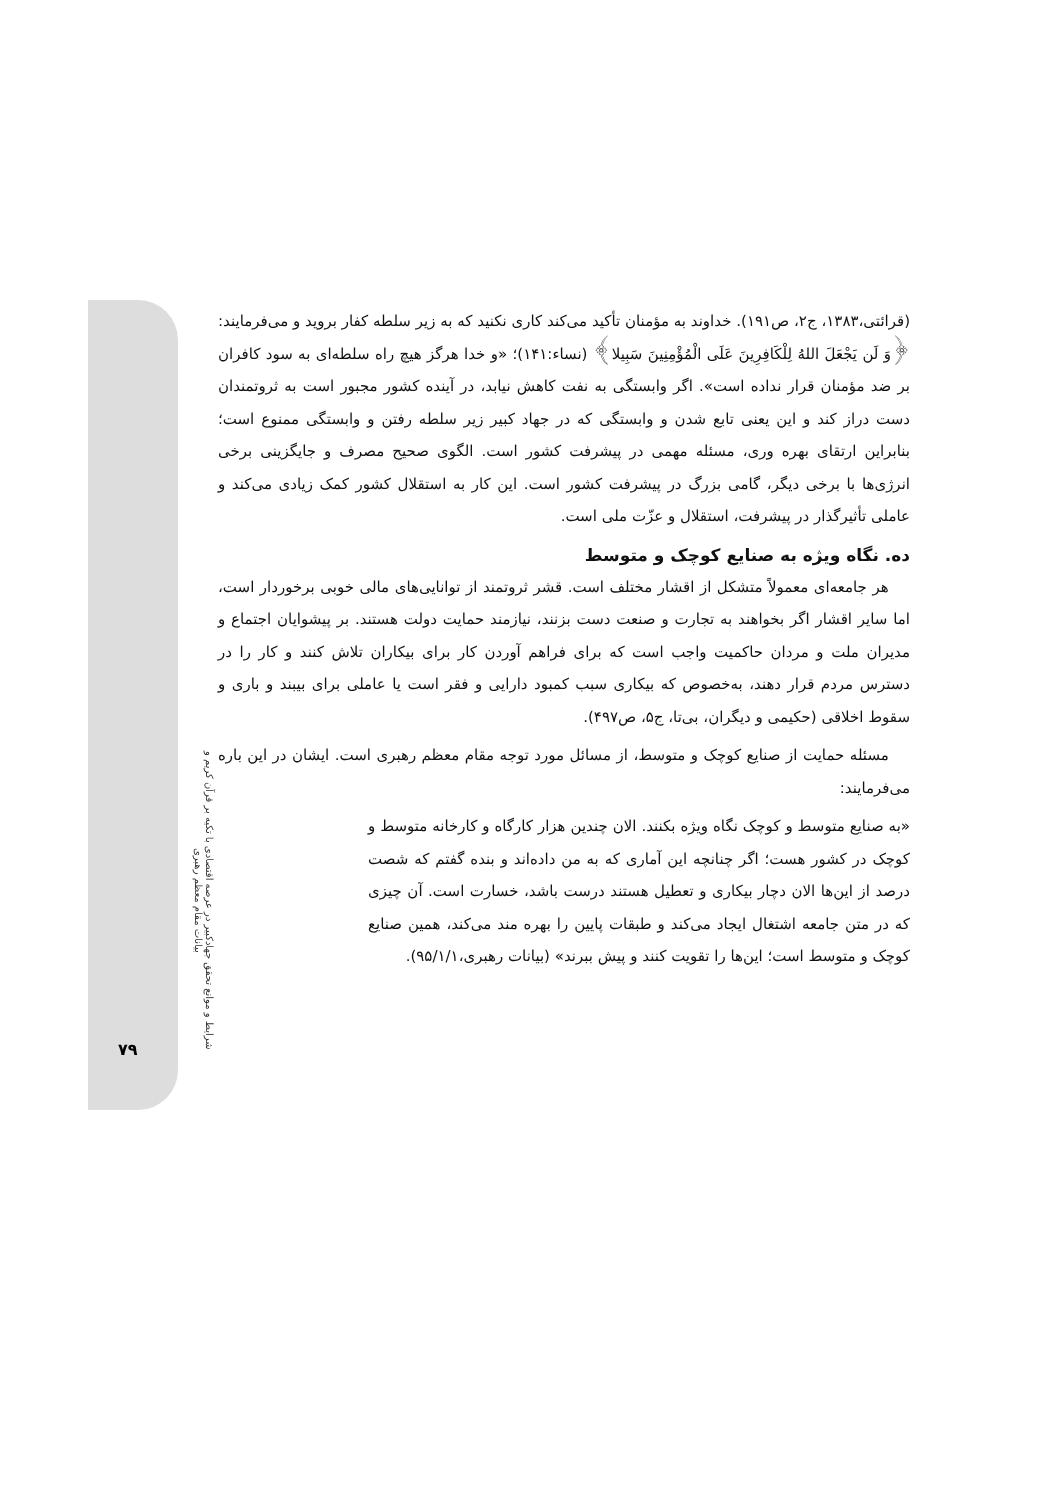شرایط و موانع تحقق جهادکبیر در عرصه اقتصادی با تکیه بر قرآن کریم و بیانات مقام معظم رهبری
۷۹
(قرائتی،۱۳۸۳، ج۲، ص۱۹۱). خداوند به مؤمنان تأکید می‌کند کاری نکنید که به زیر سلطه کفار بروید و می‌فرمایند: ﴿وَ لَن يَجْعَلَ اللهُ لِلْكَافِرِينَ عَلَى الْمُؤْمِنِينَ سَبِيلا﴾ (نساء:۱۴۱)؛ «و خدا هرگز هیچ راه سلطه‌ای به سود کافران بر ضد مؤمنان قرار نداده است». اگر وابستگی به نفت کاهش نیابد، در آینده کشور مجبور است به ثروتمندان دست دراز کند و این یعنی تابع شدن و وابستگی که در جهاد کبیر زیر سلطه رفتن و وابستگی ممنوع است؛ بنابراین ارتقای بهره وری، مسئله مهمی در پیشرفت کشور است. الگوی صحیح مصرف و جایگزینی برخی انرژی‌ها با برخی دیگر، گامی بزرگ در پیشرفت کشور است. این کار به استقلال کشور کمک زیادی می‌کند و عاملی تأثیرگذار در پیشرفت، استقلال و عزّت ملی است.
ده. نگاه ویژه به صنایع کوچک و متوسط
هر جامعه‌ای معمولاً متشکل از اقشار مختلف است. قشر ثروتمند از توانایی‌های مالی خوبی برخوردار است، اما سایر اقشار اگر بخواهند به تجارت و صنعت دست بزنند، نیازمند حمایت دولت هستند. بر پیشوایان اجتماع و مدیران ملت و مردان حاکمیت واجب است که برای فراهم آوردن کار برای بیکاران تلاش کنند و کار را در دسترس مردم قرار دهند، به‌خصوص که بیکاری سبب کمبود دارایی و فقر است یا عاملی برای بیبند و باری و سقوط اخلاقی (حکیمی و دیگران، بی‌تا، ج۵، ص۴۹۷).
مسئله حمایت از صنایع کوچک و متوسط، از مسائل مورد توجه مقام معظم رهبری است. ایشان در این باره می‌فرمایند:
«به صنایع متوسط و کوچک نگاه ویژه بکنند. الان چندین هزار کارگاه و کارخانه متوسط و کوچک در کشور هست؛ اگر چنانچه این آماری که به من داده‌اند و بنده گفتم که شصت درصد از این‌ها الان دچار بیکاری و تعطیل هستند درست باشد، خسارت است. آن چیزی که در متن جامعه اشتغال ایجاد می‌کند و طبقات پایین را بهره مند می‌کند، همین صنایع کوچک و متوسط است؛ این‌ها را تقویت کنند و پیش ببرند» (بیانات رهبری،۹۵/۱/۱).